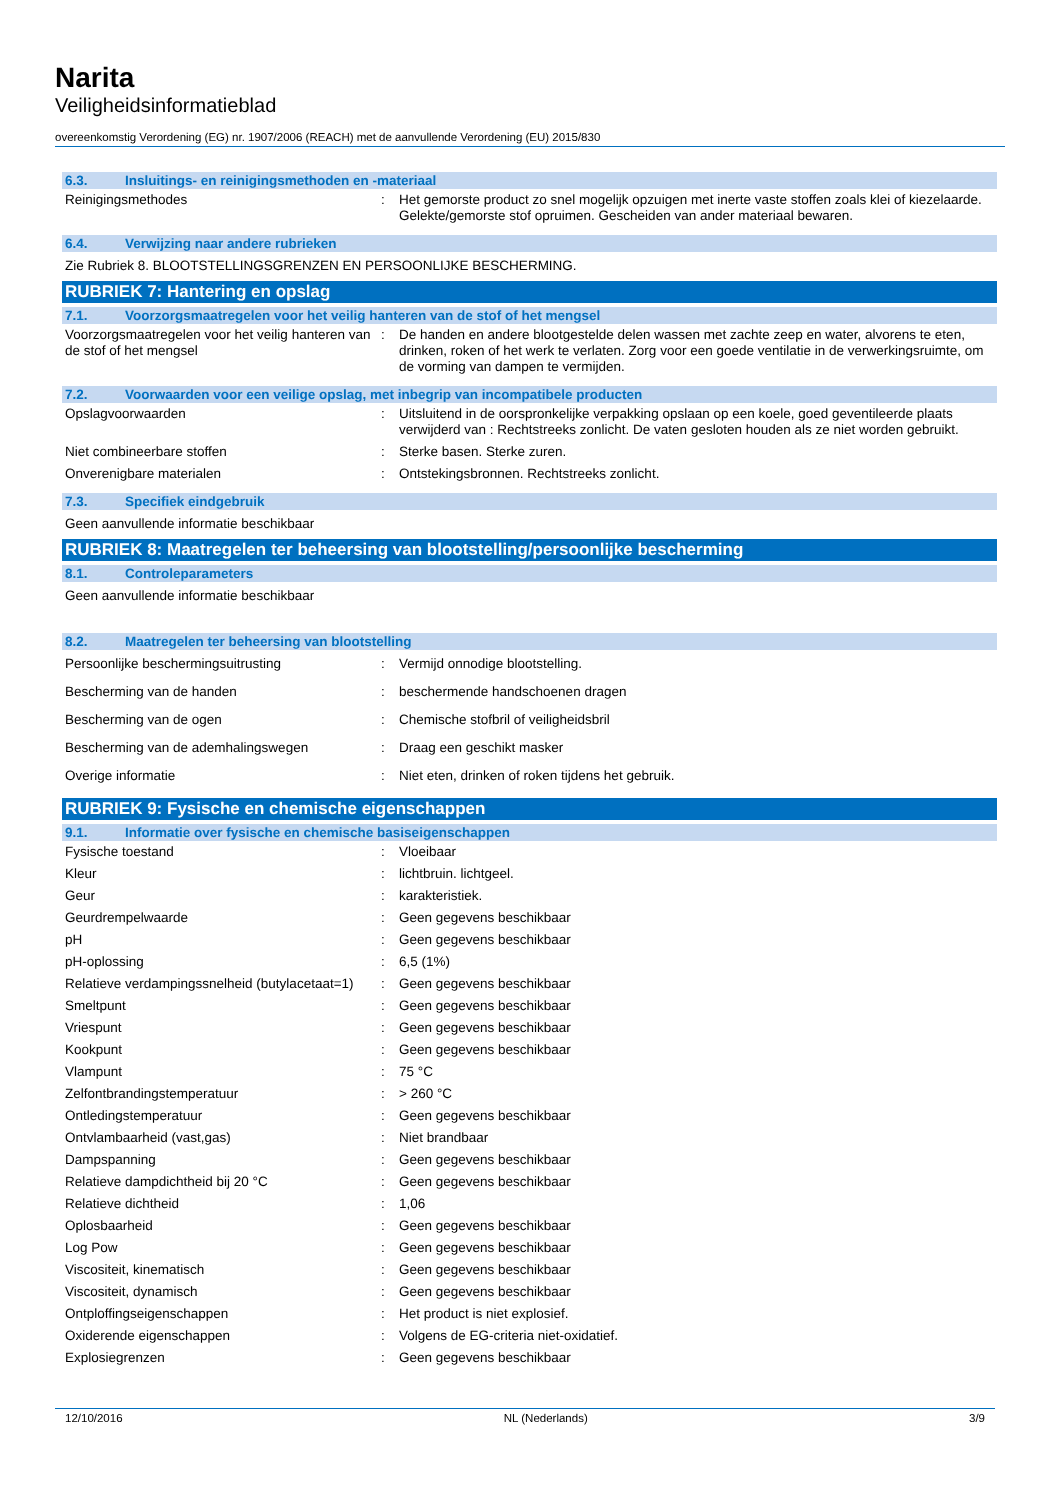Narita
Veiligheidsinformatieblad
overeenkomstig Verordening (EG) nr. 1907/2006 (REACH) met de aanvullende Verordening (EU) 2015/830
6.3. Insluitings- en reinigingsmethoden en -materiaal
| Reinigingsmethodes | : | Het gemorste product zo snel mogelijk opzuigen met inerte vaste stoffen zoals klei of kiezelaarde. Gelekte/gemorste stof opruimen. Gescheiden van ander materiaal bewaren. |
6.4. Verwijzing naar andere rubrieken
Zie Rubriek 8. BLOOTSTELLINGSGRENZEN EN PERSOONLIJKE BESCHERMING.
RUBRIEK 7: Hantering en opslag
7.1. Voorzorgsmaatregelen voor het veilig hanteren van de stof of het mengsel
| Voorzorgsmaatregelen voor het veilig hanteren van de stof of het mengsel | : | De handen en andere blootgestelde delen wassen met zachte zeep en water, alvorens te eten, drinken, roken of het werk te verlaten. Zorg voor een goede ventilatie in de verwerkingsruimte, om de vorming van dampen te vermijden. |
7.2. Voorwaarden voor een veilige opslag, met inbegrip van incompatibele producten
| Opslagvoorwaarden | : | Uitsluitend in de oorspronkelijke verpakking opslaan op een koele, goed geventileerde plaats verwijderd van : Rechtstreeks zonlicht. De vaten gesloten houden als ze niet worden gebruikt. |
| Niet combineerbare stoffen | : | Sterke basen. Sterke zuren. |
| Onverenigbare materialen | : | Ontstekingsbronnen. Rechtstreeks zonlicht. |
7.3. Specifiek eindgebruik
Geen aanvullende informatie beschikbaar
RUBRIEK 8: Maatregelen ter beheersing van blootstelling/persoonlijke bescherming
8.1. Controleparameters
Geen aanvullende informatie beschikbaar
8.2. Maatregelen ter beheersing van blootstelling
| Persoonlijke beschermingsuitrusting | : | Vermijd onnodige blootstelling. |
| Bescherming van de handen | : | beschermende handschoenen dragen |
| Bescherming van de ogen | : | Chemische stofbril of veiligheidsbril |
| Bescherming van de ademhalingswegen | : | Draag een geschikt masker |
| Overige informatie | : | Niet eten, drinken of roken tijdens het gebruik. |
RUBRIEK 9: Fysische en chemische eigenschappen
9.1. Informatie over fysische en chemische basiseigenschappen
| Fysische toestand | : | Vloeibaar |
| Kleur | : | lichtbruin. lichtgeel. |
| Geur | : | karakteristiek. |
| Geurdrempelwaarde | : | Geen gegevens beschikbaar |
| pH | : | Geen gegevens beschikbaar |
| pH-oplossing | : | 6,5 (1%) |
| Relatieve verdampingssnelheid (butylacetaat=1) | : | Geen gegevens beschikbaar |
| Smeltpunt | : | Geen gegevens beschikbaar |
| Vriespunt | : | Geen gegevens beschikbaar |
| Kookpunt | : | Geen gegevens beschikbaar |
| Vlampunt | : | 75 °C |
| Zelfontbrandingstemperatuur | : | > 260 °C |
| Ontledingstemperatuur | : | Geen gegevens beschikbaar |
| Ontvlambaarheid (vast,gas) | : | Niet brandbaar |
| Dampspanning | : | Geen gegevens beschikbaar |
| Relatieve dampdichtheid bij 20 °C | : | Geen gegevens beschikbaar |
| Relatieve dichtheid | : | 1,06 |
| Oplosbaarheid | : | Geen gegevens beschikbaar |
| Log Pow | : | Geen gegevens beschikbaar |
| Viscositeit, kinematisch | : | Geen gegevens beschikbaar |
| Viscositeit, dynamisch | : | Geen gegevens beschikbaar |
| Ontploffingseigenschappen | : | Het product is niet explosief. |
| Oxiderende eigenschappen | : | Volgens de EG-criteria niet-oxidatief. |
| Explosiegrenzen | : | Geen gegevens beschikbaar |
12/10/2016 NL (Nederlands) 3/9